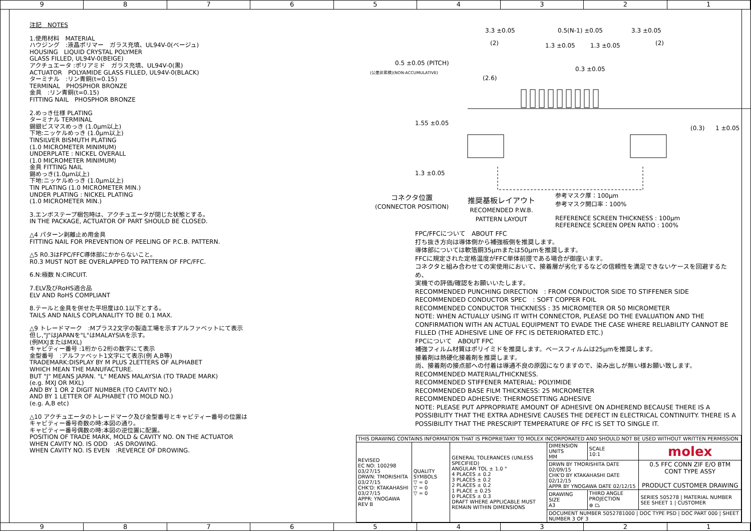9 8 7 6 5 4 3 2 1
注記　NOTES
1.使用材料　MATERIAL
ハウジング　:液晶ポリマー　ガラス充填、UL94V-0(ベージュ)
HOUSING　LIQUID CRYSTAL POLYMER
GLASS FILLED, UL94V-0(BEIGE)
アクチュエータ :ポリアミド　ガラス充填、UL94V-0(黒)
ACTUATOR　POLYAMIDE GLASS FILLED, UL94V-0(BLACK)
ターミナル　:リン青銅(t=0.15)
TERMINAL　PHOSPHOR BRONZE
金具　:リン青銅(t=0.15)
FITTING NAIL　PHOSPHOR BRONZE
2.めっき仕様 PLATING
ターミナル TERMINAL
錫銀ビスマスめっき (1.0μm以上)
下地:ニッケルめっき (1.0μm以上)
TINSILVER BISMUTH PLATING
(1.0 MICROMETER MINIMUM)
UNDERPLATE : NICKEL OVERALL
(1.0 MICROMETER MINIMUM)
金具 FITTING NAIL
錫めっき(1.0μm以上)
下地:ニッケルめっき (1.0μm以上)
TIN PLATING (1.0 MICROMETER MIN.)
UNDER PLATING : NICKEL PLATING
(1.0 MICROMETER MIN.)
3.エンボステープ梱包時は、アクチュエータが閉じた状態とする。
IN THE PACKAGE, ACTUATOR OF PART SHOULD BE CLOSED.
△4 パターン剥離止め用金具
FITTING NAIL FOR PREVENTION OF PEELING OF P.C.B. PATTERN.
△5 R0.3はFPC/FFC導体部にかからないこと。
R0.3 MUST NOT BE OVERLAPPED TO PATTERN OF FPC/FFC.
6.N:極数 N:CIRCUIT.
7.ELV及びRoHS適合品
ELV AND RoHS COMPLIANT
8.テールと金具を併せた平坦度は0.1以下とする。
TAILS AND NAILS COPLANALITY TO BE 0.1 MAX.
△9 トレードマーク　:Mプラス2文字の製造工場を示すアルファベットにて表示
但し,"J"はJAPANを"L"はMALAYSIAを示す。
(例MXJまたはMXL)
キャビティー番号 :1桁から2桁の数字にて表示
金型番号　:アルファベット1文字にて表示(例 A,B等)
TRADEMARK:DISPLAY BY M PLUS 2LETTERS OF ALPHABET
WHICH MEAN THE MANUFACTURE.
BUT "J" MEANS JAPAN. "L" MEANS MALAYSIA (TO TRADE MARK)
(e.g. MXJ OR MXL)
AND BY 1 OR 2 DIGIT NUMBER (TO CAVITY NO.)
AND BY 1 LETTER OF ALPHABET (TO MOLD NO.)
(e.g. A,B etc)
△10 アクチュエータのトレードマーク及び金型番号とキャビティー番号の位置は
キャビティー番号奇数の時:本図の通り。
キャビティー番号偶数の時:本図の逆位置に配置。
POSITION OF TRADE MARK, MOLD & CAVITY NO. ON THE ACTUATOR
WHEN CAVITY NO. IS ODD　:AS DROWING.
WHEN CAVITY NO. IS EVEN　:REVERCE OF DROWING.
3.3 ±0.05 0.5(N-1) ±0.05 3.3 ±0.05
(2) 1.3 ±0.05 1.3 ±0.05 (2)
0.5 ±0.05 (PITCH)
(公差非累積)(NON-ACCUMULATIVE) 0.3 ±0.05
(2.6)
1.55 ±0.05
1.3 ±0.05
(0.3) 1 ±0.05
コネクタ位置
(CONNECTOR POSITION)
推奨基板レイアウト
RECOMENDED P.W.B.
PATTERN LAYOUT
参考マスク厚：100μm
参考マスク開口率：100%
REFERENCE SCREEN THICKNESS : 100μm
REFERENCE SCREEN OPEN RATIO : 100%
FPC/FFCについて　ABOUT FFC
打ち抜き方向は導体側から補強板側を推奨します。
導体部については軟箔銅35μmまたは50μmを推奨します。
FFCに規定された定格温度がFFC単体前提である場合が御座います。
コネクタと組み合わせての実使用において、接着層が劣化するなどの信頼性を満足できないケースを回避するため、
実機での評価/確認をお願いいたします。
RECOMMENDED PUNCHING DIRECTION　: FROM CONDUCTOR SIDE TO STIFFENER SIDE
RECOMMENDED CONDUCTOR SPEC　: SOFT COPPER FOIL
RECOMMENDED CONDUCTOR THICKNESS : 35 MICROMETER OR 50 MICROMETER
NOTE: WHEN ACTUALLY USING IT WITH CONNECTOR, PLEASE DO THE EVALUATION AND THE CONFIRMATION WITH AN ACTUAL EQUIPMENT TO EVADE THE CASE WHERE RELIABILITY CANNOT BE FILLED (THE ADHESIVE LINE OF FFC IS DETERIORATED ETC.)
FPCについて　ABOUT FPC
補強フィルム材質はポリイミドを推奨します。ベースフィルムは25μmを推奨します。
接着剤は熱硬化接着剤を推奨します。
尚、接着剤の接点部への付着は導通不良の原因になりますので、染み出しが無い様お願い致します。
RECOMMENDED MATERIAL/THICKNESS.
RECOMMENDED STIFFENER MATERIAL: POLYIMIDE
RECOMMENDED BASE FILM THICKNESS: 25 MICROMETER
RECOMMENDED ADHESIVE: THERMOSETTING ADHESIVE
NOTE: PLEASE PUT APPROPRIATE AMOUNT OF ADHESIVE ON ADHEREND BECAUSE THERE IS A POSSIBILITY THAT THE EXTRA ADHESIVE CAUSES THE DEFECT IN ELECTRICAL CONTINUITY. THERE IS A POSSIBILITY THAT THE PRESCRIPT TEMPERATURE OF FFC IS SET TO SINGLE IT.
| THIS DRAWING CONTAINS INFORMATION THAT IS PROPRIETARY TO MOLEX INCORPORATED AND SHOULD NOT BE USED WITHOUT WRITTEN PERMISSION | | | | | |
| REVISED EC NO: 100298 03/27/15 DRWN: TMORISHITA 03/27/15 CHK'D: KTAKAHASHI 03/27/15 APPR: YNOGAWA REV B | QUALITY SYMBOLS ▽ = 0 ▽ = 0 ▽ = 0 | GENERAL TOLERANCES (UNLESS SPECIFIED) ANGULAR TOL ± 1.0 ° 4 PLACES ± 0.2 3 PLACES ± 0.2 2 PLACES ± 0.2 1 PLACE ± 0.25 0 PLACES ± 0.3 DRAFT WHERE APPLICABLE MUST REMAIN WITHIN DIMENSIONS | DIMENSION UNITS MM | SCALE 10:1 | molex |
| | | | DRWN BY TMORISHITA DATE 02/09/15 CHK'D BY KTAKAHASHI DATE 02/12/15 APPR BY YNOGAWA DATE 02/12/15 | | 0.5 FFC CONN ZIF E/O BTM CONT TYPE ASSY PRODUCT CUSTOMER DRAWING |
| | | | DRAWING SIZE A3 | THIRD ANGLE PROJECTION ⊕ ⏢ | SERIES 505278 / MATERIAL NUMBER SEE SHEET 1 / CUSTOMER |
| | | | DOCUMENT NUMBER 5052781000 / DOC TYPE PSD / DOC PART 000 / SHEET NUMBER 3 OF 3 | | |
9 8 7 6 5 4 3 2 1